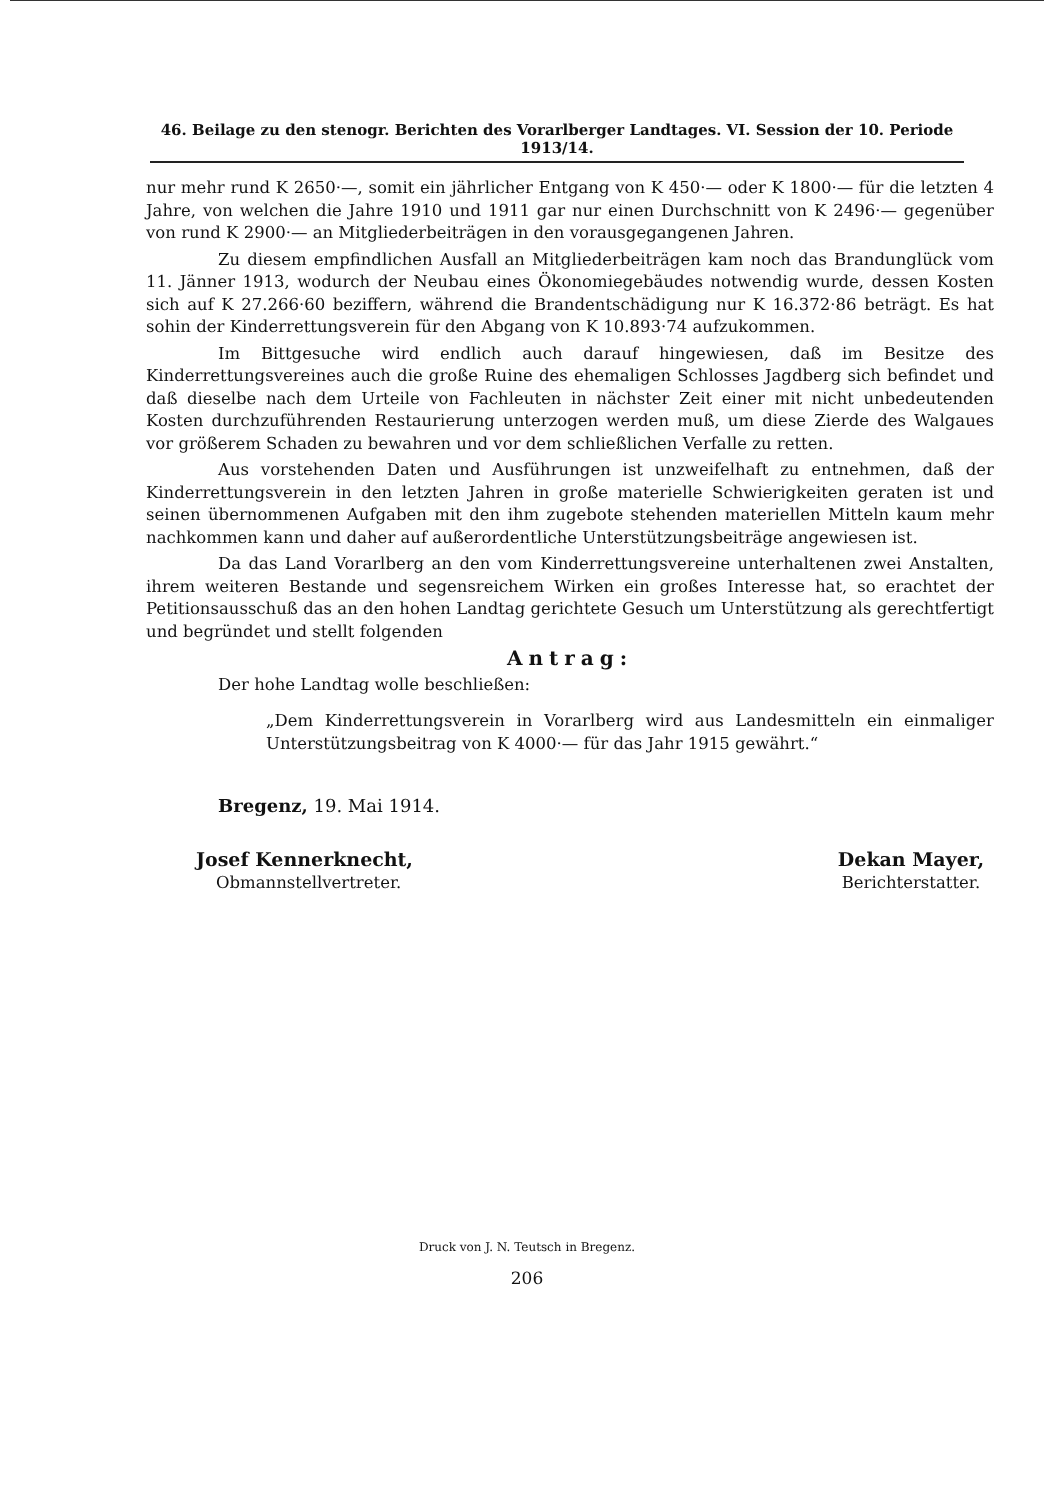46. Beilage zu den stenogr. Berichten des Vorarlberger Landtages. VI. Session der 10. Periode 1913/14.
nur mehr rund K 2650·—, somit ein jährlicher Entgang von K 450·— oder K 1800·— für die letzten 4 Jahre, von welchen die Jahre 1910 und 1911 gar nur einen Durchschnitt von K 2496·— gegenüber von rund K 2900·— an Mitgliederbeiträgen in den vorausgegangenen Jahren.
Zu diesem empfindlichen Ausfall an Mitgliederbeiträgen kam noch das Brandunglück vom 11. Jänner 1913, wodurch der Neubau eines Ökonomiegebäudes notwendig wurde, dessen Kosten sich auf K 27.266·60 beziffern, während die Brandentschädigung nur K 16.372·86 beträgt. Es hat sohin der Kinderrettungsverein für den Abgang von K 10.893·74 aufzukommen.
Im Bittgesuche wird endlich auch darauf hingewiesen, daß im Besitze des Kinderrettungsvereines auch die große Ruine des ehemaligen Schlosses Jagdberg sich befindet und daß dieselbe nach dem Urteile von Fachleuten in nächster Zeit einer mit nicht unbedeutenden Kosten durchzuführenden Restaurierung unterzogen werden muß, um diese Zierde des Walgaues vor größerem Schaden zu bewahren und vor dem schließlichen Verfalle zu retten.
Aus vorstehenden Daten und Ausführungen ist unzweifelhaft zu entnehmen, daß der Kinderrettungsverein in den letzten Jahren in große materielle Schwierigkeiten geraten ist und seinen übernommenen Aufgaben mit den ihm zugebote stehenden materiellen Mitteln kaum mehr nachkommen kann und daher auf außerordentliche Unterstützungsbeiträge angewiesen ist.
Da das Land Vorarlberg an den vom Kinderrettungsvereine unterhaltenen zwei Anstalten, ihrem weiteren Bestande und segensreichem Wirken ein großes Interesse hat, so erachtet der Petitionsausschuß das an den hohen Landtag gerichtete Gesuch um Unterstützung als gerechtfertigt und begründet und stellt folgenden
Antrag:
Der hohe Landtag wolle beschließen:
„Dem Kinderrettungsverein in Vorarlberg wird aus Landesmitteln ein einmaliger Unterstützungsbeitrag von K 4000·— für das Jahr 1915 gewährt.“
Bregenz, 19. Mai 1914.
Josef Kennerknecht,
Obmannstellvertreter.
Dekan Mayer,
Berichterstatter.
Druck von J. N. Teutsch in Bregenz.
206